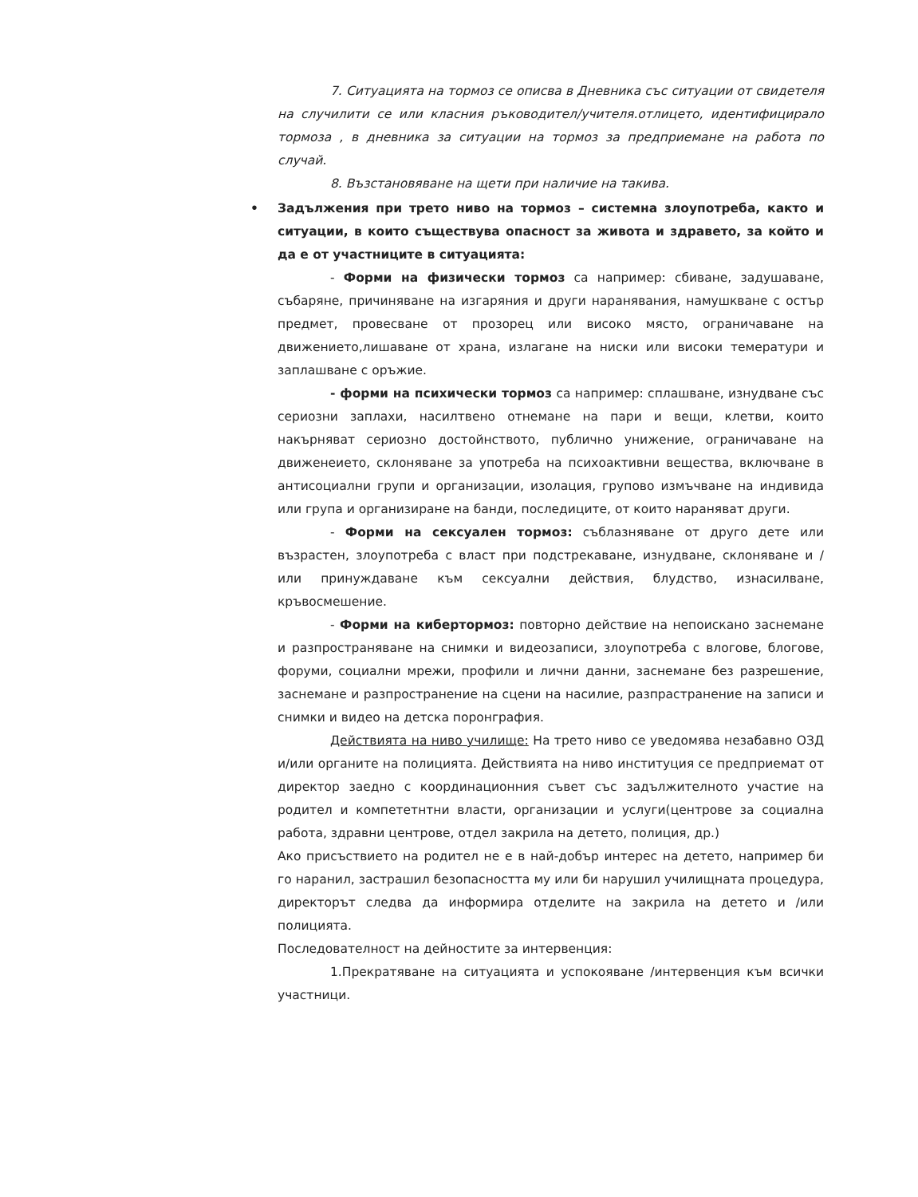7. Ситуацията на тормоз се описва в Дневника със ситуации от свидетеля на случилити се или класния ръководител/учителя.отлицето, идентифицирало тормоза , в дневника за ситуации на тормоз за предприемане на работа по случай.
8. Възстановяване на щети при наличие на такива.
• Задължения при трето ниво на тормоз – системна злоупотреба, както и ситуации, в които съществува опасност за живота и здравето, за който и да е от участниците в ситуацията:
- Форми на физически тормоз са например: сбиване, задушаване, събаряне, причиняване на изгаряния и други наранявания, намушкване с остър предмет, провесване от прозорец или високо място, ограничаване на движението,лишаване от храна, излагане на ниски или високи темератури и заплашване с оръжие.
- форми на психически тормоз са например: сплашване, изнудване със сериозни заплахи, насилтвено отнемане на пари и вещи, клетви, които накърняват сериозно достойнството, публично унижение, ограничаване на движенеието, склоняване за употреба на психоактивни вещества, включване в антисоциални групи и организации, изолация, групово измъчване на индивида или група и организиране на банди, последиците, от които нараняват други.
- Форми на сексуален тормоз: съблазняване от друго дете или възрастен, злоупотреба с власт при подстрекаване, изнудване, склоняване и / или принуждаване към сексуални действия, блудство, изнасилване, кръвосмешение.
- Форми на кибертормоз: повторно действие на непоискано заснемане и разпространяване на снимки и видеозаписи, злоупотреба с влогове, блогове, форуми, социални мрежи, профили и лични данни, заснемане без разрешение, заснемане и разпространение на сцени на насилие, разпрастранение на записи и снимки и видео на детска поронграфия.
Действията на ниво училище: На трето ниво се уведомява незабавно ОЗД и/или органите на полицията. Действията на ниво институция се предприемат от директор заедно с координационния съвет със задължителното участие на родител и компететнтни власти, организации и услуги(центрове за социална работа, здравни центрове, отдел закрила на детето, полиция, др.)
Ако присъствието на родител не е в най-добър интерес на детето, например би го наранил, застрашил безопасността му или би нарушил училищната процедура, директорът следва да информира отделите на закрила на детето и /или полицията.
Последователност на дейностите за интервенция:
1.Прекратяване на ситуацията и успокояване /интервенция към всички участници.